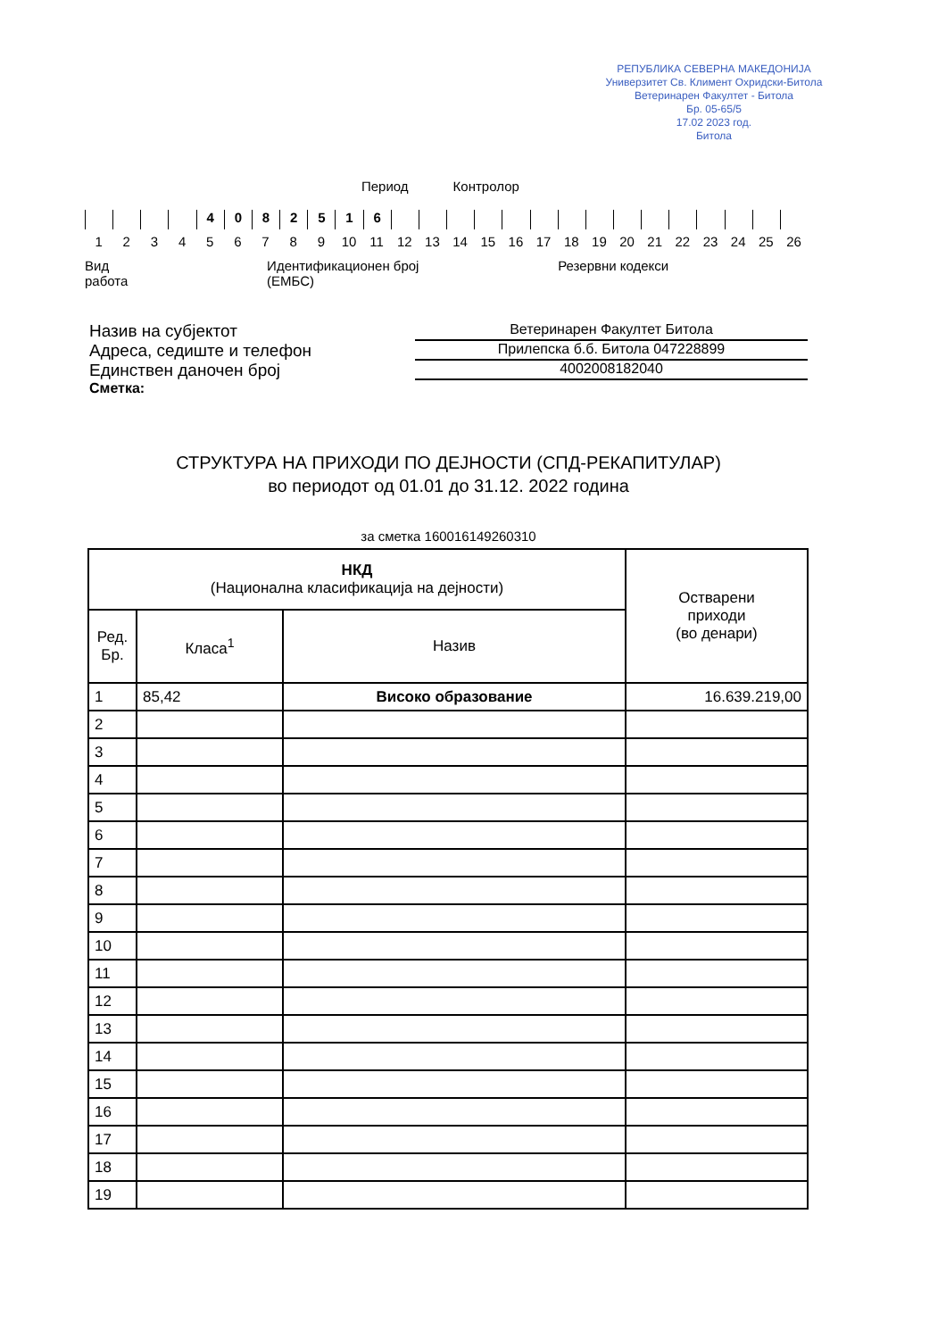РЕПУБЛИКА СЕВЕРНА МАКЕДОНИЈА
Универзитет Св. Климент Охридски-Битола
Ветеринарен Факултет - Битола
Бр. 05-65/5
17.02 2023 год.
Битола
Период Контролор
4 0 8 2 5 1 6
123456789 10 11 12 13 14 15 16 17 18 19 20 21 22 23 24 25 26
Вид
работа Идентификационен број
(ЕМБС) Резервни кодекси
Назив на субјектот Ветеринарен Факултет Битола
Адреса, седиште и телефон Прилепска б.б. Битола 047228899
Единствен даночен број 4002008182040
Сметка:
СТРУКТУРА НА ПРИХОДИ ПО ДЕЈНОСТИ (СПД-РЕКАПИТУЛАР)
во периодот од 01.01 до 31.12. 2022 година
за сметка 160016149260310
| НКД (Национална класификација на дејности) | | | Остварени приходи (во денари) |
| --- | --- | --- | --- |
| Ред. Бр. | Класа<sup>1</sup> | Назив | |
| 1 | 85,42 | Високо образование | 16.639.219,00 |
| 2 | | | |
| 3 | | | |
| 4 | | | |
| 5 | | | |
| 6 | | | |
| 7 | | | |
| 8 | | | |
| 9 | | | |
| 10 | | | |
| 11 | | | |
| 12 | | | |
| 13 | | | |
| 14 | | | |
| 15 | | | |
| 16 | | | |
| 17 | | | |
| 18 | | | |
| 19 | | | |